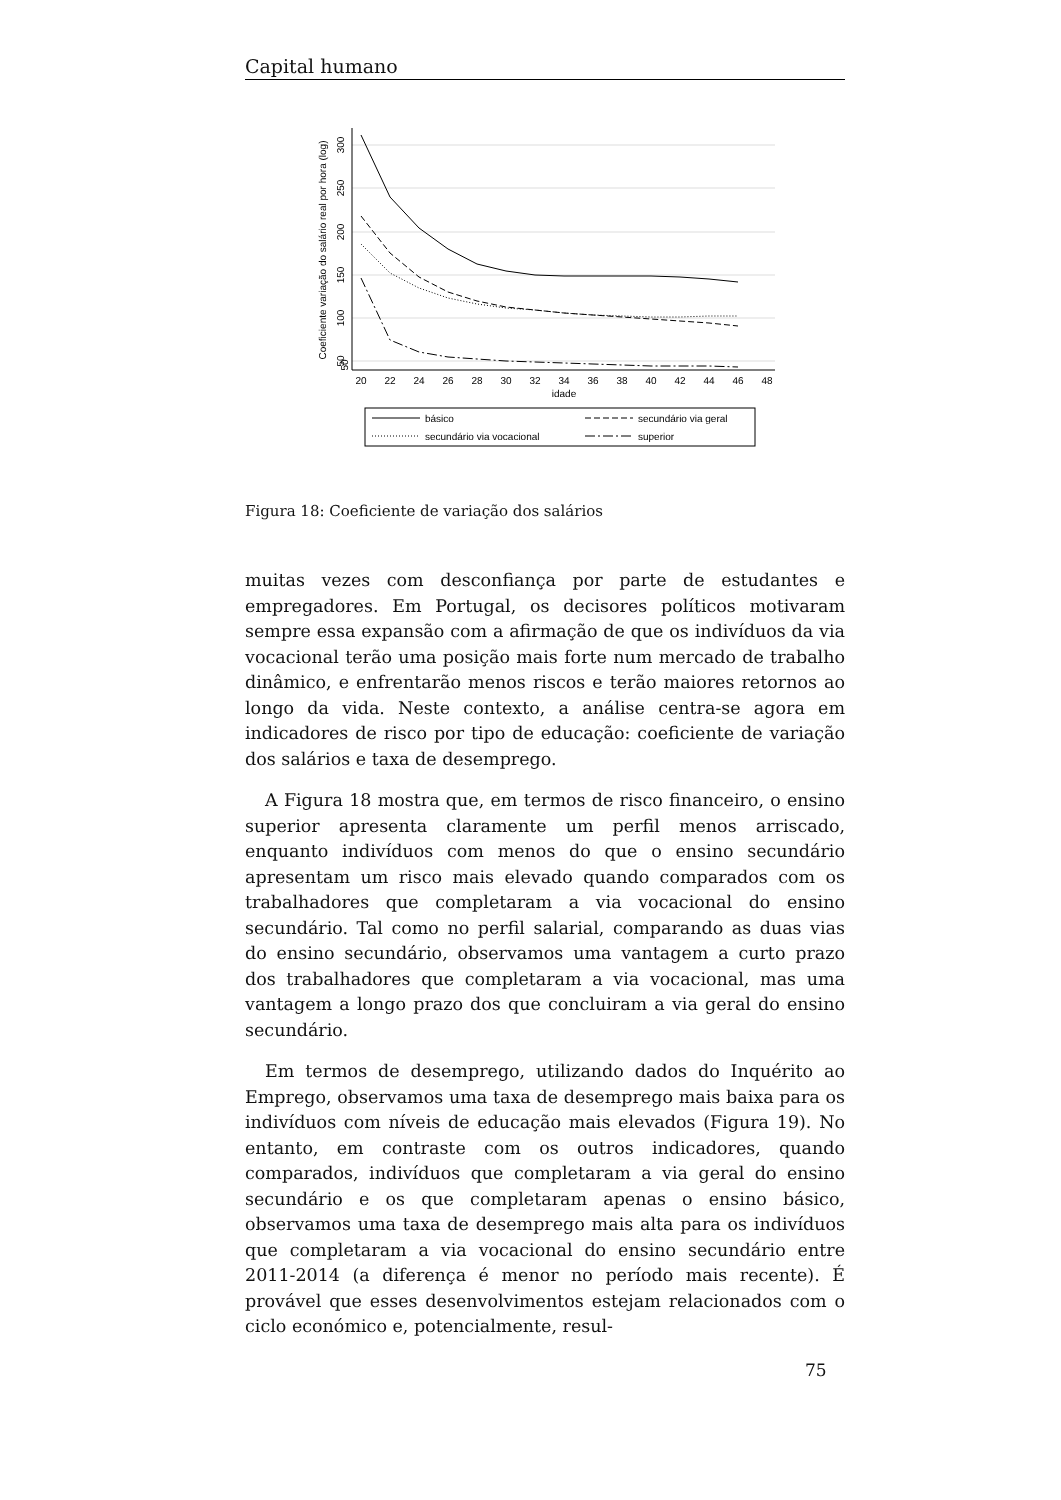Capital humano
50
50
100
150
200
250
300
Coeficiente variação do salário real por hora (log)
20
22
24
26
28
30
32
34
36
38
40
42
44
46
48
idade
básico
secundário via geral
secundário via vocacional
superior
Figura 18: Coeficiente de variação dos salários
muitas vezes com desconfiança por parte de estudantes e empregadores. Em Portugal, os decisores políticos motivaram sempre essa expansão com a afirmação de que os indivíduos da via vocacional terão uma posição mais forte num mercado de trabalho dinâmico, e enfrentarão menos riscos e terão maiores retornos ao longo da vida. Neste contexto, a análise centra-se agora em indicadores de risco por tipo de educação: coeficiente de variação dos salários e taxa de desemprego.
A Figura 18 mostra que, em termos de risco financeiro, o ensino superior apresenta claramente um perfil menos arriscado, enquanto indivíduos com menos do que o ensino secundário apresentam um risco mais elevado quando comparados com os trabalhadores que completaram a via vocacional do ensino secundário. Tal como no perfil salarial, comparando as duas vias do ensino secundário, observamos uma vantagem a curto prazo dos trabalhadores que completaram a via vocacional, mas uma vantagem a longo prazo dos que concluiram a via geral do ensino secundário.
Em termos de desemprego, utilizando dados do Inquérito ao Emprego, observamos uma taxa de desemprego mais baixa para os indivíduos com níveis de educação mais elevados (Figura 19). No entanto, em contraste com os outros indicadores, quando comparados, indivíduos que completaram a via geral do ensino secundário e os que completaram apenas o ensino básico, observamos uma taxa de desemprego mais alta para os indivíduos que completaram a via vocacional do ensino secundário entre 2011-2014 (a diferença é menor no período mais recente). É provável que esses desenvolvimentos estejam relacionados com o ciclo económico e, potencialmente, resul-
75